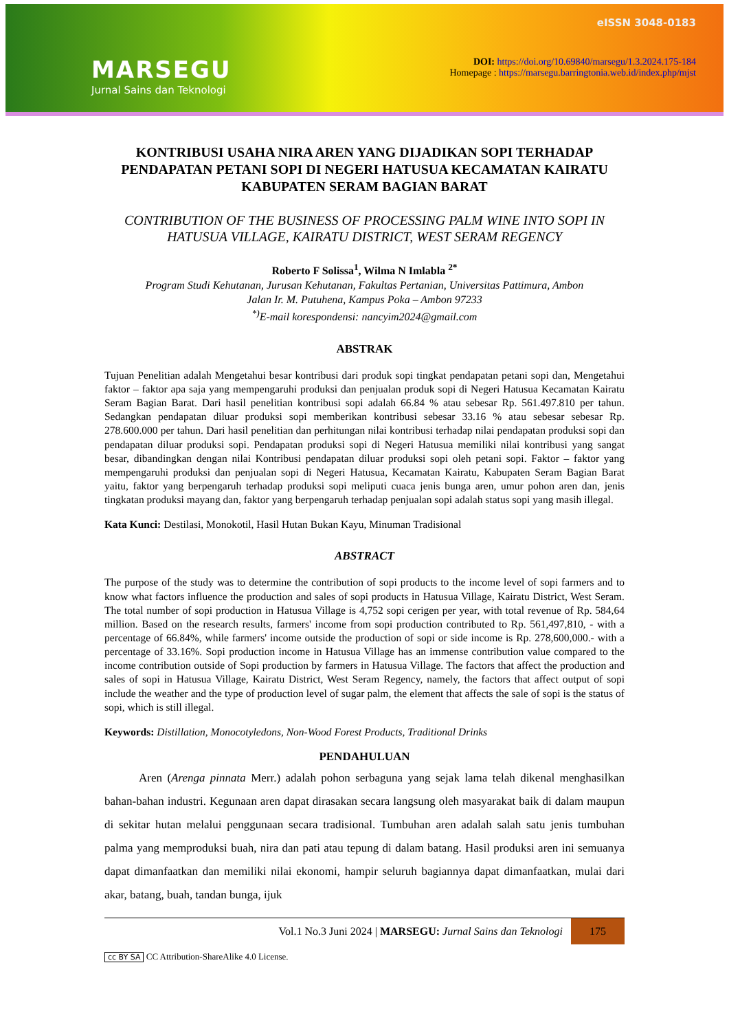MARSEGU
Jurnal Sains dan Teknologi
eISSN 3048-0183
DOI: https://doi.org/10.69840/marsegu/1.3.2024.175-184
Homepage : https://marsegu.barringtonia.web.id/index.php/mjst
KONTRIBUSI USAHA NIRA AREN YANG DIJADIKAN SOPI TERHADAP PENDAPATAN PETANI SOPI DI NEGERI HATUSUA KECAMATAN KAIRATU KABUPATEN SERAM BAGIAN BARAT
CONTRIBUTION OF THE BUSINESS OF PROCESSING PALM WINE INTO SOPI IN HATUSUA VILLAGE, KAIRATU DISTRICT, WEST SERAM REGENCY
Roberto F Solissa<sup>1</sup>, Wilma N Imlabla <sup>2*</sup>
Program Studi Kehutanan, Jurusan Kehutanan, Fakultas Pertanian, Universitas Pattimura, Ambon
Jalan Ir. M. Putuhena, Kampus Poka – Ambon 97233
<sup>*)</sup> E-mail korespondensi: nancyim2024@gmail.com
ABSTRAK
Tujuan Penelitian adalah Mengetahui besar kontribusi dari produk sopi tingkat pendapatan petani sopi dan, Mengetahui faktor – faktor apa saja yang mempengaruhi produksi dan penjualan produk sopi di Negeri Hatusua Kecamatan Kairatu Seram Bagian Barat. Dari hasil penelitian kontribusi sopi adalah 66.84 % atau sebesar Rp. 561.497.810 per tahun. Sedangkan pendapatan diluar produksi sopi memberikan kontribusi sebesar 33.16 % atau sebesar sebesar Rp. 278.600.000 per tahun. Dari hasil penelitian dan perhitungan nilai kontribusi terhadap nilai pendapatan produksi sopi dan pendapatan diluar produksi sopi. Pendapatan produksi sopi di Negeri Hatusua memiliki nilai kontribusi yang sangat besar, dibandingkan dengan nilai Kontribusi pendapatan diluar produksi sopi oleh petani sopi. Faktor – faktor yang mempengaruhi produksi dan penjualan sopi di Negeri Hatusua, Kecamatan Kairatu, Kabupaten Seram Bagian Barat yaitu, faktor yang berpengaruh terhadap produksi sopi meliputi cuaca jenis bunga aren, umur pohon aren dan, jenis tingkatan produksi mayang dan, faktor yang berpengaruh terhadap penjualan sopi adalah status sopi yang masih illegal.
Kata Kunci: Destilasi, Monokotil, Hasil Hutan Bukan Kayu, Minuman Tradisional
ABSTRACT
The purpose of the study was to determine the contribution of sopi products to the income level of sopi farmers and to know what factors influence the production and sales of sopi products in Hatusua Village, Kairatu District, West Seram. The total number of sopi production in Hatusua Village is 4,752 sopi cerigen per year, with total revenue of Rp. 584,64 million. Based on the research results, farmers' income from sopi production contributed to Rp. 561,497,810, - with a percentage of 66.84%, while farmers' income outside the production of sopi or side income is Rp. 278,600,000.- with a percentage of 33.16%. Sopi production income in Hatusua Village has an immense contribution value compared to the income contribution outside of Sopi production by farmers in Hatusua Village. The factors that affect the production and sales of sopi in Hatusua Village, Kairatu District, West Seram Regency, namely, the factors that affect output of sopi include the weather and the type of production level of sugar palm, the element that affects the sale of sopi is the status of sopi, which is still illegal.
Keywords: Distillation, Monocotyledons, Non-Wood Forest Products, Traditional Drinks
PENDAHULUAN
Aren (Arenga pinnata Merr.) adalah pohon serbaguna yang sejak lama telah dikenal menghasilkan bahan-bahan industri. Kegunaan aren dapat dirasakan secara langsung oleh masyarakat baik di dalam maupun di sekitar hutan melalui penggunaan secara tradisional. Tumbuhan aren adalah salah satu jenis tumbuhan palma yang memproduksi buah, nira dan pati atau tepung di dalam batang. Hasil produksi aren ini semuanya dapat dimanfaatkan dan memiliki nilai ekonomi, hampir seluruh bagiannya dapat dimanfaatkan, mulai dari akar, batang, buah, tandan bunga, ijuk
Vol.1 No.3 Juni 2024 | MARSEGU: Jurnal Sains dan Teknologi
175
cc BY SA CC Attribution-ShareAlike 4.0 License.